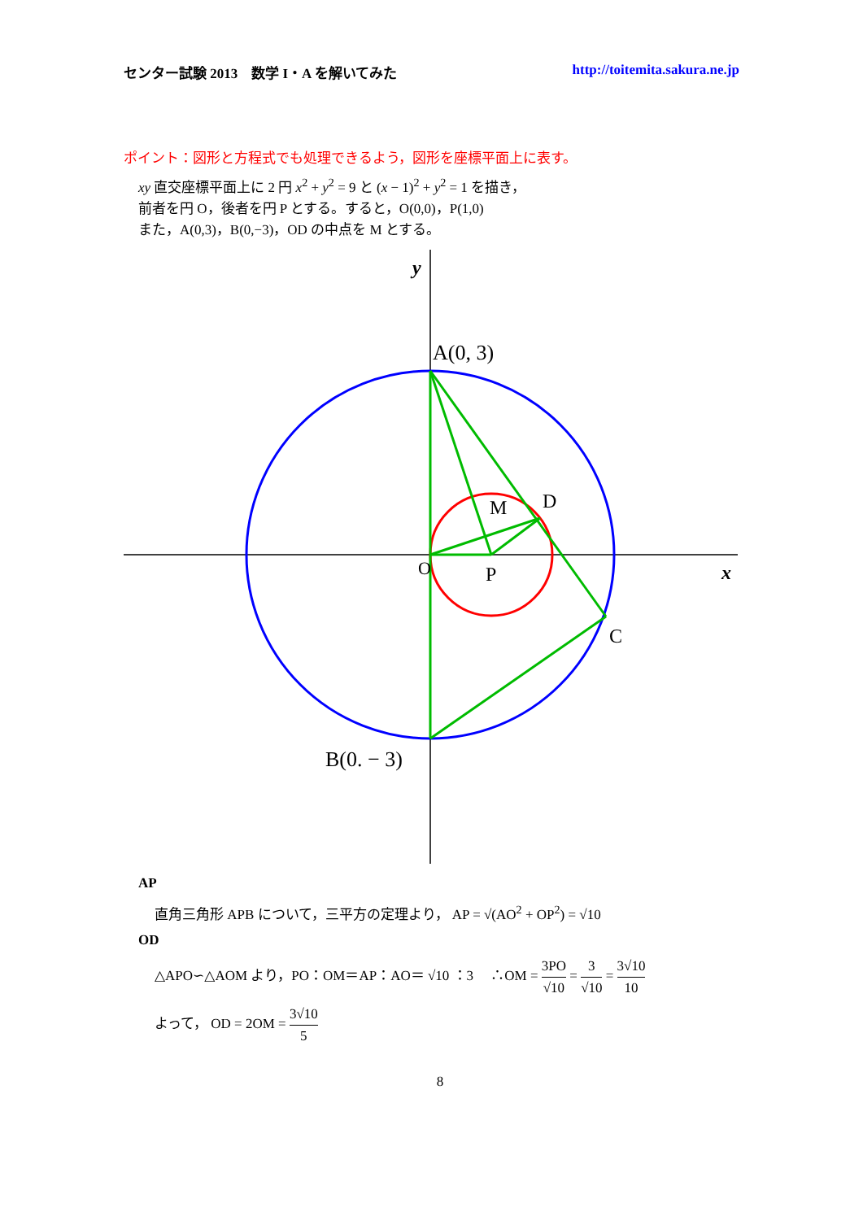センター試験 2013　数学 I・A を解いてみた http://toitemita.sakura.ne.jp
ポイント：図形と方程式でも処理できるよう，図形を座標平面上に表す。
xy 直交座標平面上に 2 円 x<sup>2</sup> + y<sup>2</sup> = 9 と (x − 1)<sup>2</sup> + y<sup>2</sup> = 1 を描き，
前者を円 O，後者を円 P とする。すると，O(0,0)，P(1,0)
また，A(0,3)，B(0,−3)，OD の中点を M とする。
A(0, 3)
D
M
O
P
C
B(0. − 3)
y
x
AP
直角三角形 APB について，三平方の定理より， AP = √(AO<sup>2</sup> + OP<sup>2</sup>) = √10
OD
△APO∽△AOM より，PO：OM＝AP：AO＝ √10 ：3 　∴OM = 3PO √10 = 3 √10 = 3√10 10
よって， OD = 2OM = 3√10 5
8